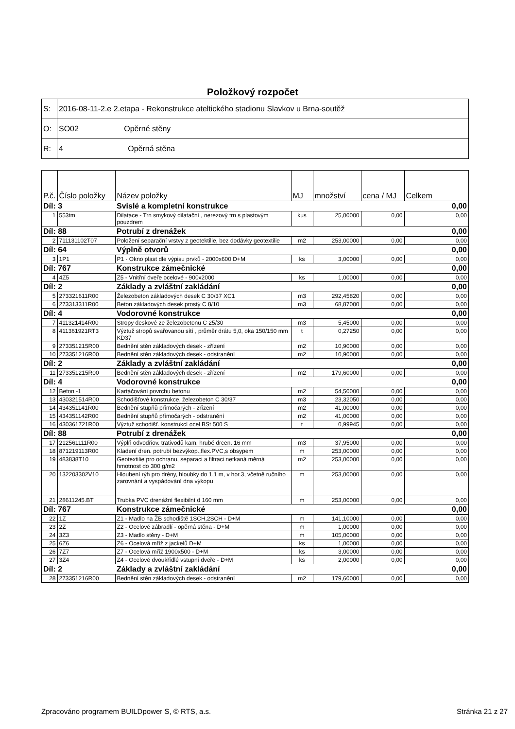Položkový rozpočet
| S: | 2016-08-11-2.e 2.etapa - Rekonstrukce ateltického stadionu Slavkov u Brna-soutěž |
| O: | SO02 Opěrné stěny |
| R: | 4 Opěrná stěna |
| P.č. | Číslo položky | Název položky | MJ | množství | cena / MJ | Celkem |
| --- | --- | --- | --- | --- | --- | --- |
| Díl: 3 | | Svislé a kompletní konstrukce | | | | 0,00 |
| 1 | 553tm | Dilatace - Trn smykový dilatační , nerezový trn s plastovým pouzdrem | kus | 25,00000 | 0,00 | 0,00 |
| Díl: 88 | | Potrubí z drenážek | | | | 0,00 |
| 2 | 711131102T07 | Položení separační vrstvy z geotektilie, bez dodávky geotextilie | m2 | 253,00000 | 0,00 | 0,00 |
| Díl: 64 | | Výplně otvorů | | | | 0,00 |
| 3 | 1P1 | P1 - Okno plast dle výpisu prvků - 2000x600 D+M | ks | 3,00000 | 0,00 | 0,00 |
| Díl: 767 | | Konstrukce zámečnické | | | | 0,00 |
| 4 | 4Z5 | Z5 - Vnitřní dveře ocelové - 900x2000 | ks | 1,00000 | 0,00 | 0,00 |
| Díl: 2 | | Základy a zvláštní zakládání | | | | 0,00 |
| 5 | 273321611R00 | Železobeton základových desek C 30/37 XC1 | m3 | 292,45820 | 0,00 | 0,00 |
| 6 | 273313311R00 | Beton základových desek prostý C 8/10 | m3 | 68,87000 | 0,00 | 0,00 |
| Díl: 4 | | Vodorovné konstrukce | | | | 0,00 |
| 7 | 411321414R00 | Stropy deskové ze železobetonu C 25/30 | m3 | 5,45000 | 0,00 | 0,00 |
| 8 | 411361921RT3 | Výztuž stropů svařovanou sítí , průměr drátu 5,0, oka 150/150 mm KD37 | t | 0,27250 | 0,00 | 0,00 |
| 9 | 273351215R00 | Bednění stěn základových desek - zřízení | m2 | 10,90000 | 0,00 | 0,00 |
| 10 | 273351216R00 | Bednění stěn základových desek - odstranění | m2 | 10,90000 | 0,00 | 0,00 |
| Díl: 2 | | Základy a zvláštní zakládání | | | | 0,00 |
| 11 | 273351215R00 | Bednění stěn základových desek - zřízení | m2 | 179,60000 | 0,00 | 0,00 |
| Díl: 4 | | Vodorovné konstrukce | | | | 0,00 |
| 12 | Beton -1 | Kartáčování povrchu betonu | m2 | 54,50000 | 0,00 | 0,00 |
| 13 | 430321514R00 | Schodišťové konstrukce, železobeton C 30/37 | m3 | 23,32050 | 0,00 | 0,00 |
| 14 | 434351141R00 | Bednění stupňů přímočarých - zřízení | m2 | 41,00000 | 0,00 | 0,00 |
| 15 | 434351142R00 | Bednění stupňů přímočarých - odstranění | m2 | 41,00000 | 0,00 | 0,00 |
| 16 | 430361721R00 | Výztuž schodišť. konstrukcí ocel BSt 500 S | t | 0,99945 | 0,00 | 0,00 |
| Díl: 88 | | Potrubí z drenážek | | | | 0,00 |
| 17 | 212561111R00 | Výplň odvodňov. trativodů kam. hrubě drcen. 16 mm | m3 | 37,95000 | 0,00 | 0,00 |
| 18 | 871219113R00 | Kladení dren. potrubí bezvýkop.,flex.PVC,s obsypem | m | 253,00000 | 0,00 | 0,00 |
| 19 | 483838T10 | Geotextilie pro ochranu, separaci a filtraci netkaná měrná hmotnost do 300 g/m2 | m2 | 253,00000 | 0,00 | 0,00 |
| 20 | 132203302V10 | Hloubení rýh pro drény, hloubky do 1,1 m, v hor.3, včetně ručního zarovnání a vyspádování dna výkopu | m | 253,00000 | 0,00 | 0,00 |
| 21 | 28611245.BT | Trubka PVC drenážní flexibilní d 160 mm | m | 253,00000 | 0,00 | 0,00 |
| Díl: 767 | | Konstrukce zámečnické | | | | 0,00 |
| 22 | 1Z | Z1 - Madlo na ŽB schodiště 1SCH,2SCH - D+M | m | 141,10000 | 0,00 | 0,00 |
| 23 | 2Z | Z2 - Ocelové zábradlí - opěrná stěna - D+M | m | 1,00000 | 0,00 | 0,00 |
| 24 | 3Z3 | Z3 - Madlo stěny - D+M | m | 105,00000 | 0,00 | 0,00 |
| 25 | 6Z6 | Z6 - Ocelová mříž z jackelů D+M | ks | 1,00000 | 0,00 | 0,00 |
| 26 | 7Z7 | Z7 - Ocelová mříž 1900x500 - D+M | ks | 3,00000 | 0,00 | 0,00 |
| 27 | 3Z4 | Z4 - Ocelové dvoukřídlé vstupní dveře - D+M | ks | 2,00000 | 0,00 | 0,00 |
| Díl: 2 | | Základy a zvláštní zakládání | | | | 0,00 |
| 28 | 273351216R00 | Bednění stěn základových desek - odstranění | m2 | 179,60000 | 0,00 | 0,00 |
Zpracováno programem BUILDpower S, © RTS, a.s. Stránka 21 z 27